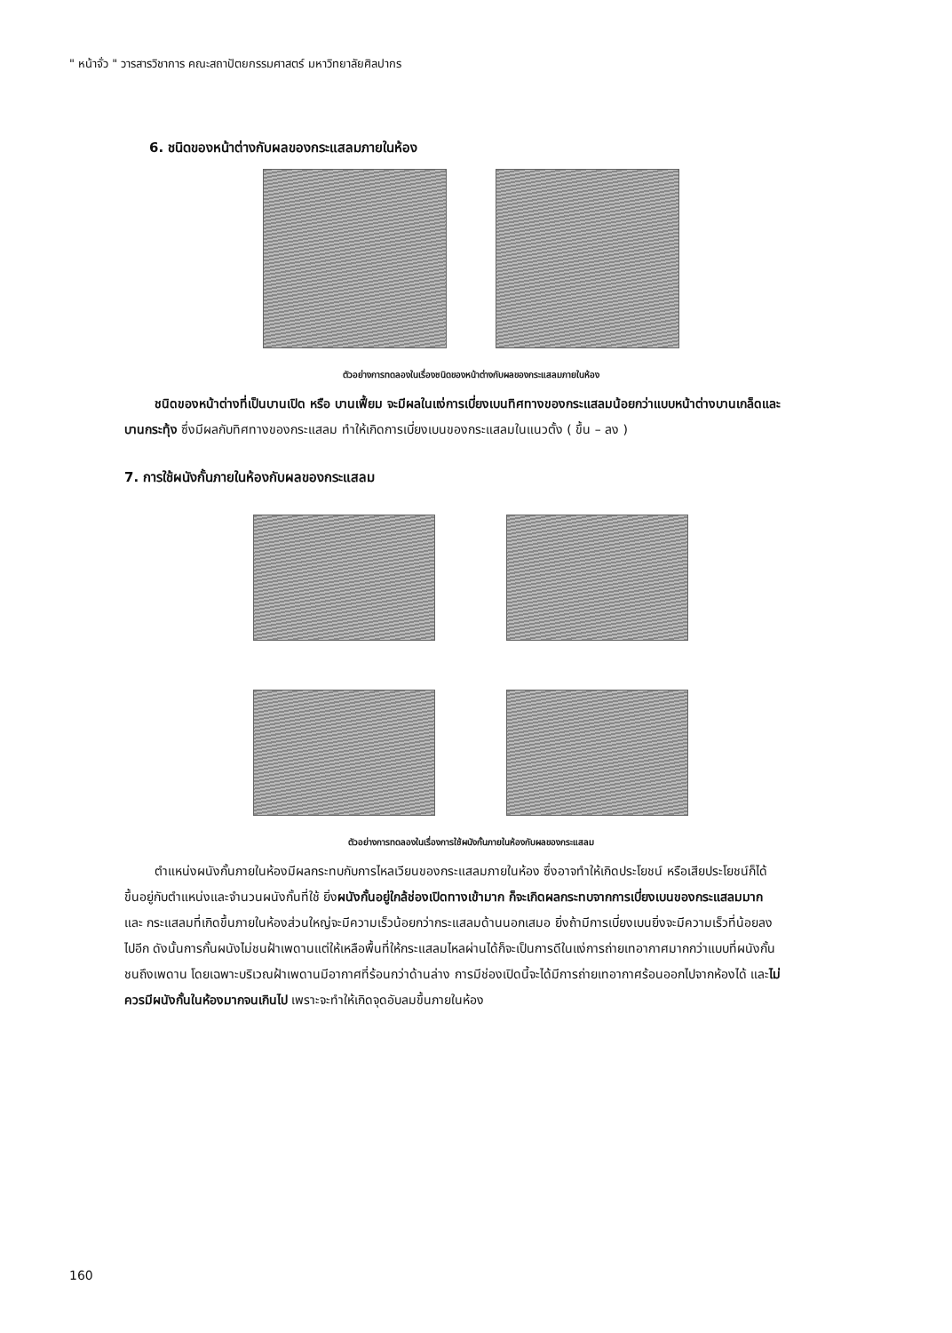" หน้าจั่ว " วารสารวิชาการ คณะสถาปัตยกรรมศาสตร์ มหาวิทยาลัยศิลปากร
6. ชนิดของหน้าต่างกับผลของกระแสลมภายในห้อง
ตัวอย่างการทดลองในเรื่องชนิดของหน้าต่างกับผลของกระแสลมภายในห้อง
ชนิดของหน้าต่างที่เป็นบานเปิด หรือ บานเฟี้ยม จะมีผลในแง่การเบี่ยงเบนทิศทางของกระแสลมน้อยกว่าแบบหน้าต่างบานเกล็ดและบานกระทุ้ง ซึ่งมีผลกับทิศทางของกระแสลม ทำให้เกิดการเบี่ยงเบนของกระแสลมในแนวตั้ง ( ขึ้น – ลง )
7. การใช้ผนังกั้นภายในห้องกับผลของกระแสลม
ตัวอย่างการทดลองในเรื่องการใช้ผนังกั้นภายในห้องกับผลของกระแสลม
ตำแหน่งผนังกั้นภายในห้องมีผลกระทบกับการไหลเวียนของกระแสลมภายในห้อง ซึ่งอาจทำให้เกิดประโยชน์ หรือเสียประโยชน์ก็ได้ ขึ้นอยู่กับตำแหน่งและจำนวนผนังกั้นที่ใช้ ยิ่งผนังกั้นอยู่ใกล้ช่องเปิดทางเข้ามาก ก็จะเกิดผลกระทบจากการเบี่ยงเบนของกระแสลมมาก และ กระแสลมที่เกิดขึ้นภายในห้องส่วนใหญ่จะมีความเร็วน้อยกว่ากระแสลมด้านนอกเสมอ ยิ่งถ้ามีการเบี่ยงเบนยิ่งจะมีความเร็วที่น้อยลงไปอีก ดังนั้นการกั้นผนังไม่ชนฝ้าเพดานแต่ให้เหลือพื้นที่ให้กระแสลมไหลผ่านได้ก็จะเป็นการดีในแง่การถ่ายเทอากาศมากกว่าแบบที่ผนังกั้นชนถึงเพดาน โดยเฉพาะบริเวณฝ้าเพดานมีอากาศที่ร้อนกว่าด้านล่าง การมีช่องเปิดนี้จะได้มีการถ่ายเทอากาศร้อนออกไปจากห้องได้ และไม่ควรมีผนังกั้นในห้องมากจนเกินไป เพราะจะทำให้เกิดจุดอับลมขึ้นภายในห้อง
160